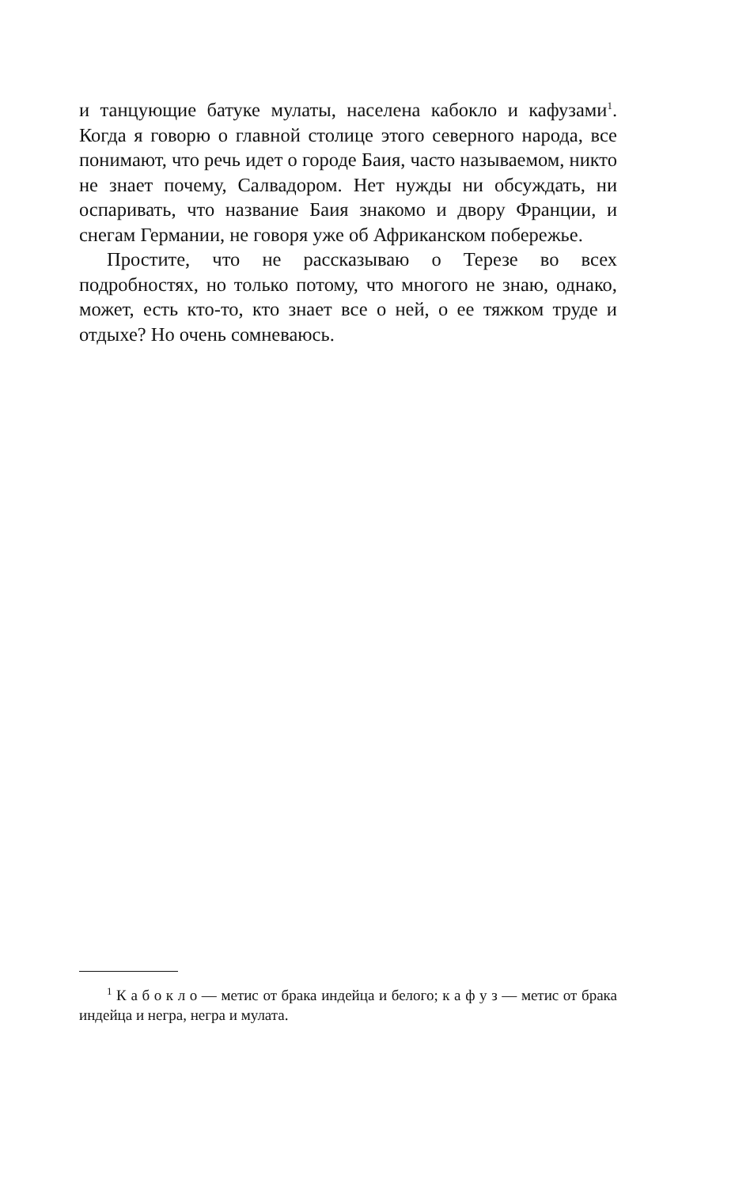и танцующие батуке мулаты, населена кабокло и кафузами<sup>1</sup>. Когда я говорю о главной столице этого северного народа, все понимают, что речь идет о городе Баия, часто называемом, никто не знает почему, Салвадором. Нет нужды ни обсуждать, ни оспаривать, что название Баия знакомо и двору Франции, и снегам Германии, не говоря уже об Африканском побережье.
Простите, что не рассказываю о Терезе во всех подробностях, но только потому, что многого не знаю, однако, может, есть кто-то, кто знает все о ней, о ее тяжком труде и отдыхе? Но очень сомневаюсь.
<sup>1</sup> К а б о к л о — метис от брака индейца и белого; к а ф у з — метис от брака индейца и негра, негра и мулата.